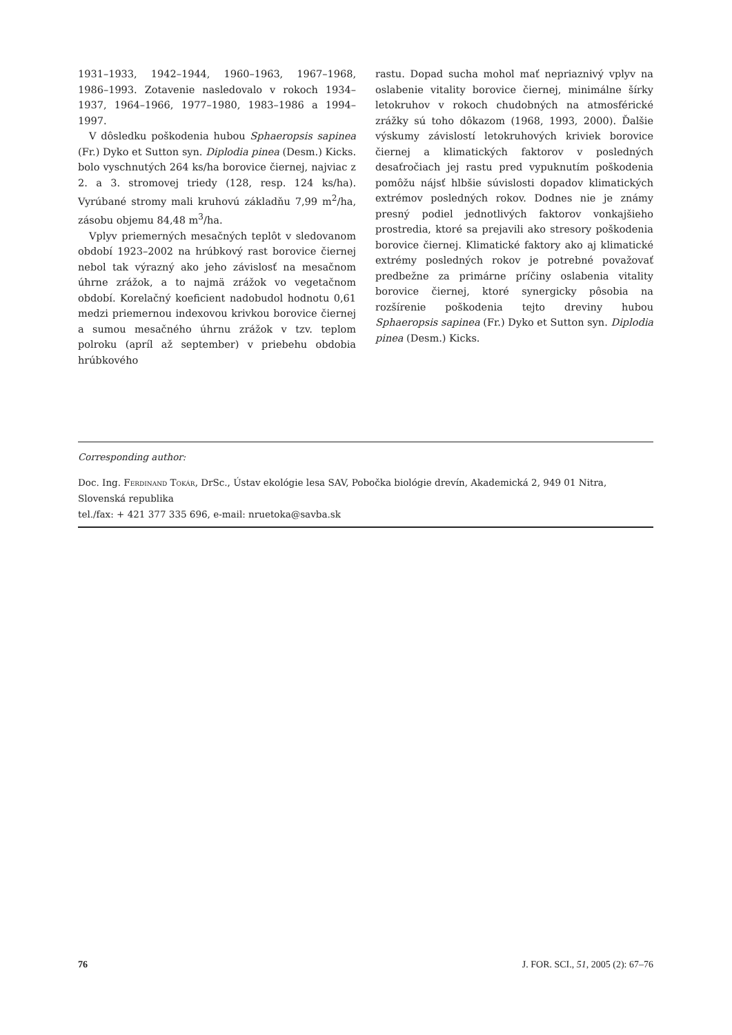1931–1933, 1942–1944, 1960–1963, 1967–1968, 1986–1993. Zotavenie nasledovalo v rokoch 1934–1937, 1964–1966, 1977–1980, 1983–1986 a 1994–1997.
V dôsledku poškodenia hubou Sphaeropsis sapinea (Fr.) Dyko et Sutton syn. Diplodia pinea (Desm.) Kicks. bolo vyschnutých 264 ks/ha borovice čiernej, najviac z 2. a 3. stromovej triedy (128, resp. 124 ks/ha). Vyrúbané stromy mali kruhovú základňu 7,99 m<sup>2</sup>/ha, zásobu objemu 84,48 m<sup>3</sup>/ha.
Vplyv priemerných mesačných teplôt v sledovanom období 1923–2002 na hrúbkový rast borovice čiernej nebol tak výrazný ako jeho závislosť na mesačnom úhrne zrážok, a to najmä zrážok vo vegetačnom období. Korelačný koeficient nadobudol hodnotu 0,61 medzi priemernou indexovou krivkou borovice čiernej a sumou mesačného úhrnu zrážok v tzv. teplom polroku (apríl až september) v priebehu obdobia hrúbkového
rastu. Dopad sucha mohol mať nepriaznivý vplyv na oslabenie vitality borovice čiernej, minimálne šírky letokruhov v rokoch chudobných na atmosférické zrážky sú toho dôkazom (1968, 1993, 2000). Ďalšie výskumy závislostí letokruhových kriviek borovice čiernej a klimatických faktorov v posledných desaťročiach jej rastu pred vypuknutím poškodenia pomôžu nájsť hlbšie súvislosti dopadov klimatických extrémov posledných rokov. Dodnes nie je známy presný podiel jednotlivých faktorov vonkajšieho prostredia, ktoré sa prejavili ako stresory poškodenia borovice čiernej. Klimatické faktory ako aj klimatické extrémy posledných rokov je potrebné považovať predbežne za primárne príčiny oslabenia vitality borovice čiernej, ktoré synergicky pôsobia na rozšírenie poškodenia tejto dreviny hubou Sphaeropsis sapinea (Fr.) Dyko et Sutton syn. Diplodia pinea (Desm.) Kicks.
Corresponding author:
Doc. Ing. Ferdinand Tokár, DrSc., Ústav ekológie lesa SAV, Pobočka biológie drevín, Akademická 2, 949 01 Nitra, Slovenská republika
tel./fax: + 421 377 335 696, e-mail: nruetoka@savba.sk
76 J. FOR. SCI., 51, 2005 (2): 67–76